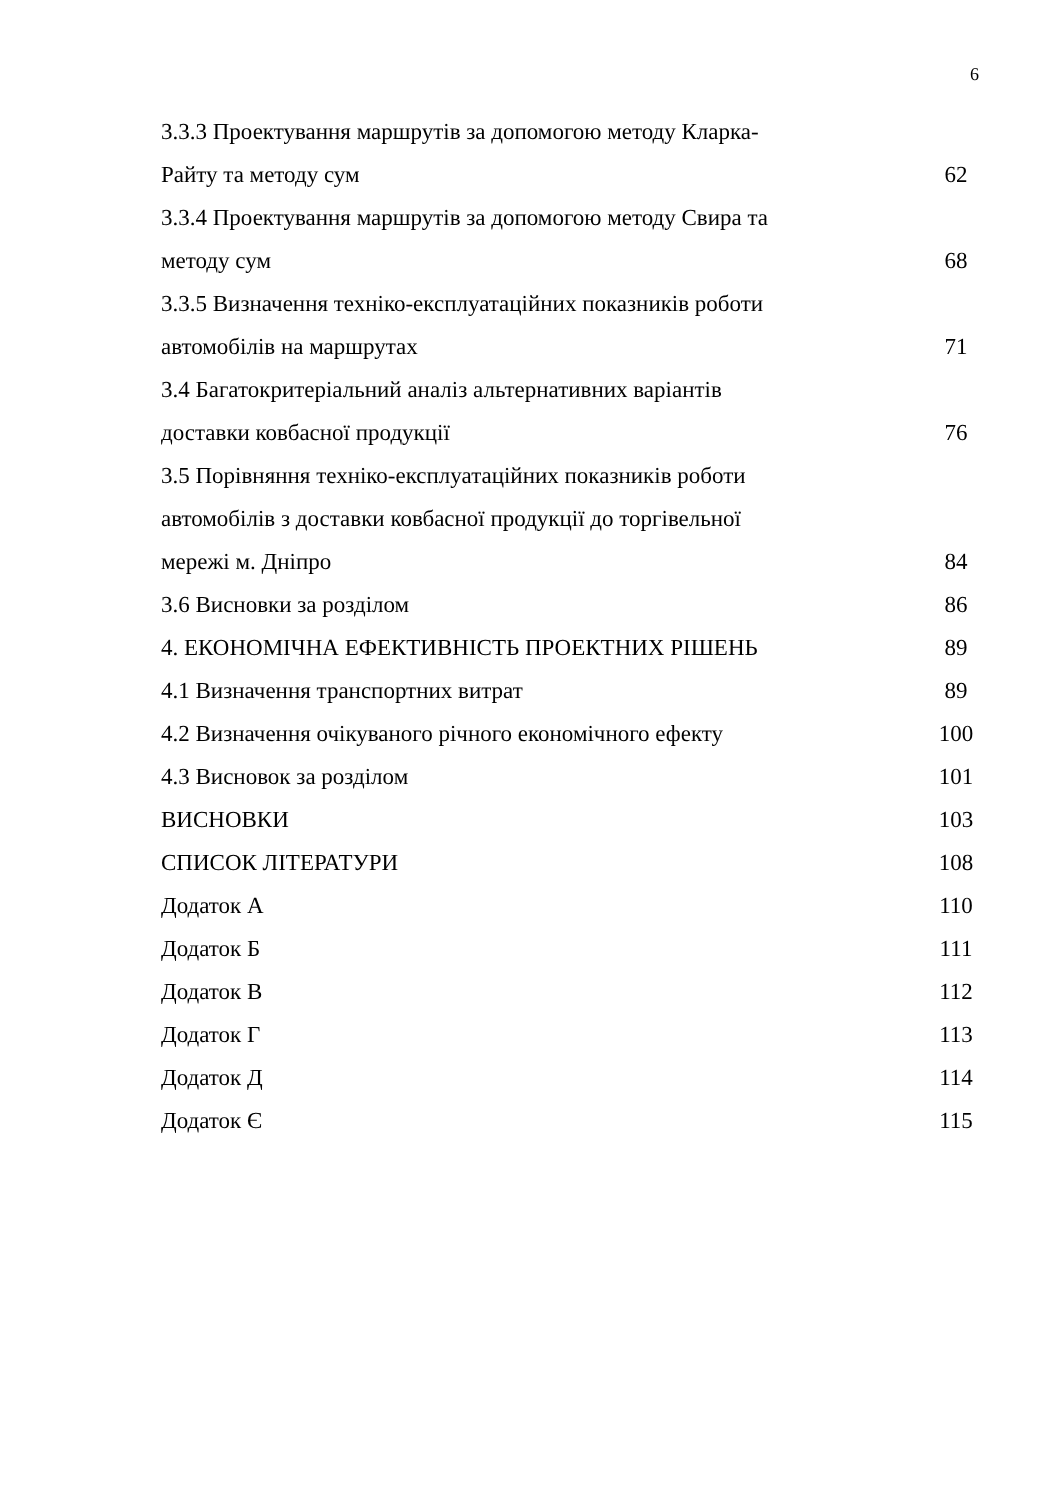6
3.3.3 Проектування маршрутів за допомогою методу Кларка-
Райту та методу сум 62
3.3.4 Проектування маршрутів за допомогою методу Свира та
методу сум 68
3.3.5 Визначення техніко-експлуатаційних показників роботи
автомобілів на маршрутах 71
3.4 Багатокритеріальний аналіз альтернативних варіантів
доставки ковбасної продукції 76
3.5 Порівняння техніко-експлуатаційних показників роботи
автомобілів з доставки ковбасної продукції до торгівельної
мережі м. Дніпро 84
3.6 Висновки за розділом 86
4. ЕКОНОМІЧНА ЕФЕКТИВНІСТЬ ПРОЕКТНИХ РІШЕНЬ 89
4.1 Визначення транспортних витрат 89
4.2 Визначення очікуваного річного економічного ефекту 100
4.3 Висновок за розділом 101
ВИСНОВКИ 103
СПИСОК ЛІТЕРАТУРИ 108
Додаток А 110
Додаток Б 111
Додаток В 112
Додаток Г 113
Додаток Д 114
Додаток Є 115